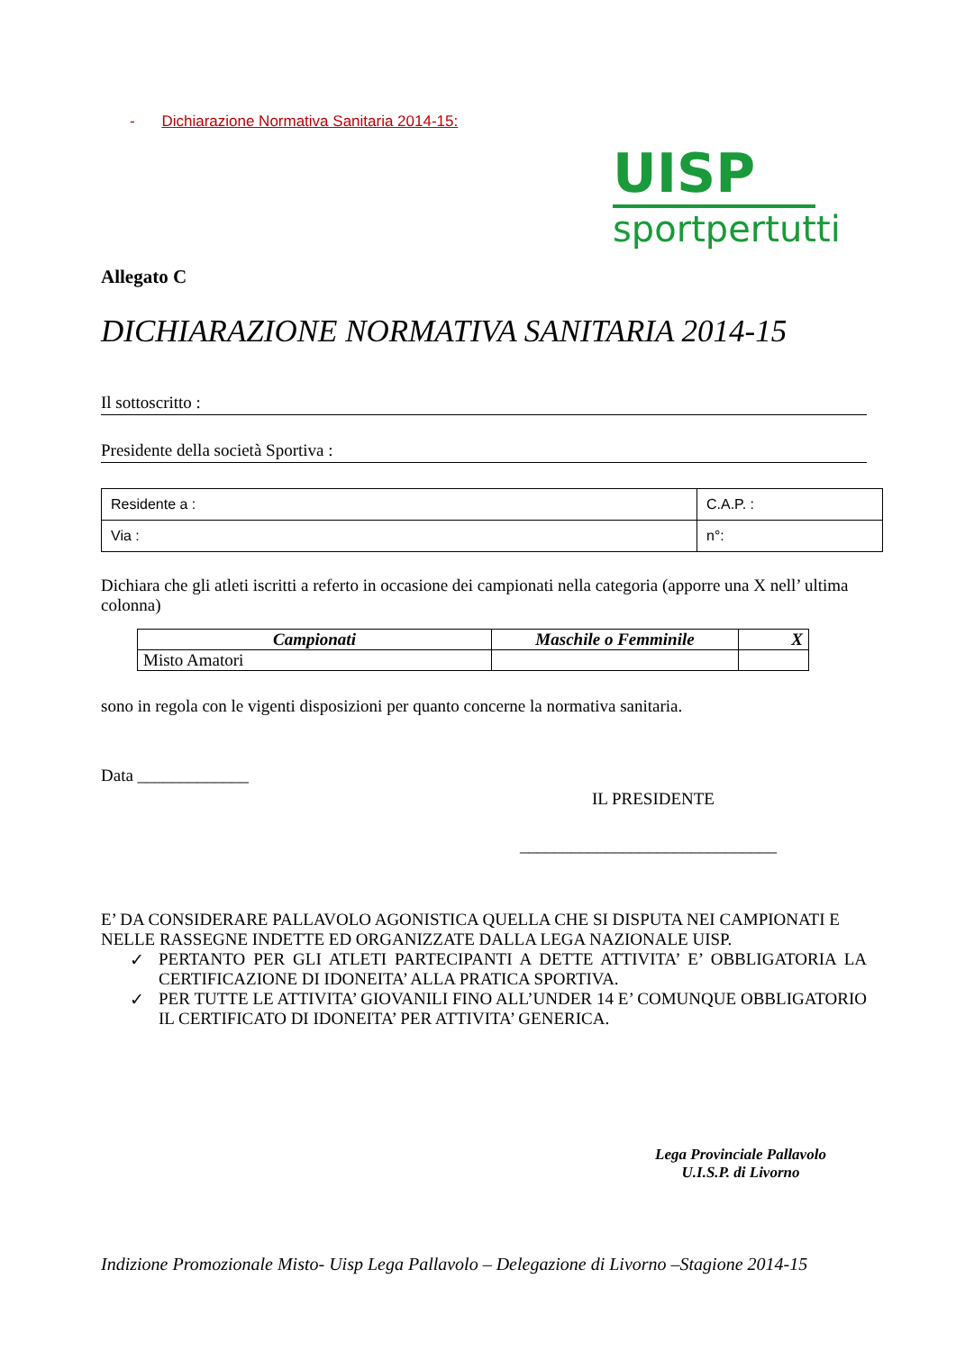- Dichiarazione Normativa Sanitaria 2014-15:
UISP
sportpertutti
Allegato C
DICHIARAZIONE NORMATIVA SANITARIA 2014-15
Il sottoscritto :
Presidente della società Sportiva :
| Residente a : | C.A.P. : |
| Via : | n°: |
Dichiara che gli atleti iscritti a referto in occasione dei campionati nella categoria (apporre una X nell’ ultima colonna)
| Campionati | Maschile o Femminile | X |
| --- | --- | --- |
| Misto Amatori | | |
sono in regola con le vigenti disposizioni per quanto concerne la normativa sanitaria.
Data _____________
IL PRESIDENTE
______________________________
E’ DA CONSIDERARE PALLAVOLO AGONISTICA QUELLA CHE SI DISPUTA NEI CAMPIONATI E NELLE RASSEGNE INDETTE ED ORGANIZZATE DALLA LEGA NAZIONALE UISP.
✓ PERTANTO PER GLI ATLETI PARTECIPANTI A DETTE ATTIVITA’ E’ OBBLIGATORIA LA CERTIFICAZIONE DI IDONEITA’ ALLA PRATICA SPORTIVA.
✓ PER TUTTE LE ATTIVITA’ GIOVANILI FINO ALL’UNDER 14 E’ COMUNQUE OBBLIGATORIO IL CERTIFICATO DI IDONEITA’ PER ATTIVITA’ GENERICA.
Lega Provinciale Pallavolo
U.I.S.P. di Livorno
Indizione Promozionale Misto- Uisp Lega Pallavolo – Delegazione di Livorno –Stagione 2014-15